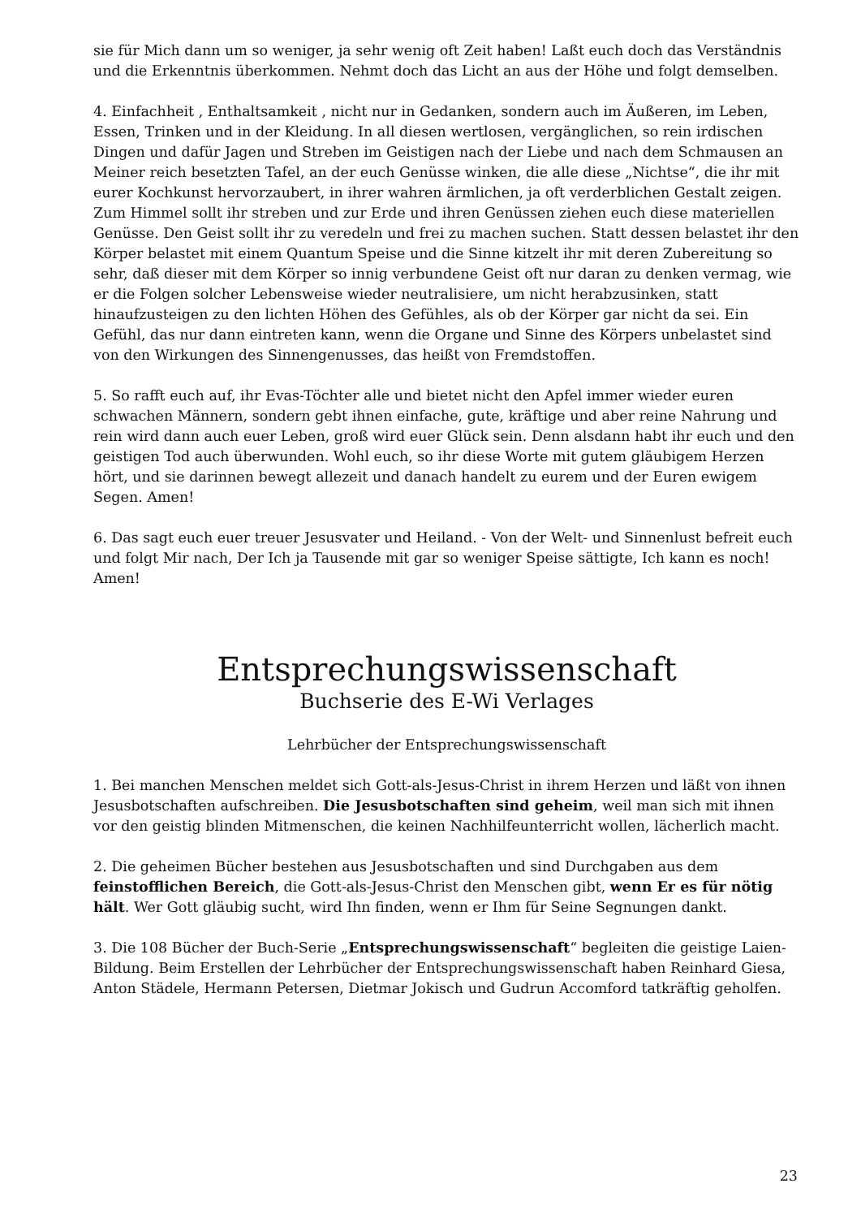sie für Mich dann um so weniger, ja sehr wenig oft Zeit haben! Laßt euch doch das Verständnis und die Erkenntnis überkommen. Nehmt doch das Licht an aus der Höhe und folgt demselben.
4. Einfachheit , Enthaltsamkeit , nicht nur in Gedanken, sondern auch im Äußeren, im Leben, Essen, Trinken und in der Kleidung. In all diesen wertlosen, vergänglichen, so rein irdischen Dingen und dafür Jagen und Streben im Geistigen nach der Liebe und nach dem Schmausen an Meiner reich besetzten Tafel, an der euch Genüsse winken, die alle diese „Nichtse“, die ihr mit eurer Kochkunst hervorzaubert, in ihrer wahren ärmlichen, ja oft verderblichen Gestalt zeigen. Zum Himmel sollt ihr streben und zur Erde und ihren Genüssen ziehen euch diese materiellen Genüsse. Den Geist sollt ihr zu veredeln und frei zu machen suchen. Statt dessen belastet ihr den Körper belastet mit einem Quantum Speise und die Sinne kitzelt ihr mit deren Zubereitung so sehr, daß dieser mit dem Körper so innig verbundene Geist oft nur daran zu denken vermag, wie er die Folgen solcher Lebensweise wieder neutralisiere, um nicht herabzusinken, statt hinaufzusteigen zu den lichten Höhen des Gefühles, als ob der Körper gar nicht da sei. Ein Gefühl, das nur dann eintreten kann, wenn die Organe und Sinne des Körpers unbelastet sind von den Wirkungen des Sinnengenusses, das heißt von Fremdstoffen.
5. So rafft euch auf, ihr Evas-Töchter alle und bietet nicht den Apfel immer wieder euren schwachen Männern, sondern gebt ihnen einfache, gute, kräftige und aber reine Nahrung und rein wird dann auch euer Leben, groß wird euer Glück sein. Denn alsdann habt ihr euch und den geistigen Tod auch überwunden. Wohl euch, so ihr diese Worte mit gutem gläubigem Herzen hört, und sie darinnen bewegt allezeit und danach handelt zu eurem und der Euren ewigem Segen. Amen!
6. Das sagt euch euer treuer Jesusvater und Heiland. - Von der Welt- und Sinnenlust befreit euch und folgt Mir nach, Der Ich ja Tausende mit gar so weniger Speise sättigte, Ich kann es noch! Amen!
Entsprechungswissenschaft
Buchserie des E-Wi Verlages
Lehrbücher der Entsprechungswissenschaft
1. Bei manchen Menschen meldet sich Gott-als-Jesus-Christ in ihrem Herzen und läßt von ihnen Jesusbotschaften aufschreiben. Die Jesusbotschaften sind geheim, weil man sich mit ihnen vor den geistig blinden Mitmenschen, die keinen Nachhilfeunterricht wollen, lächerlich macht.
2. Die geheimen Bücher bestehen aus Jesusbotschaften und sind Durchgaben aus dem feinstofflichen Bereich, die Gott-als-Jesus-Christ den Menschen gibt, wenn Er es für nötig hält. Wer Gott gläubig sucht, wird Ihn finden, wenn er Ihm für Seine Segnungen dankt.
3. Die 108 Bücher der Buch-Serie „Entsprechungswissenschaft“ begleiten die geistige Laien-Bildung. Beim Erstellen der Lehrbücher der Entsprechungswissenschaft haben Reinhard Giesa, Anton Städele, Hermann Petersen, Dietmar Jokisch und Gudrun Accomford tatkräftig geholfen.
23